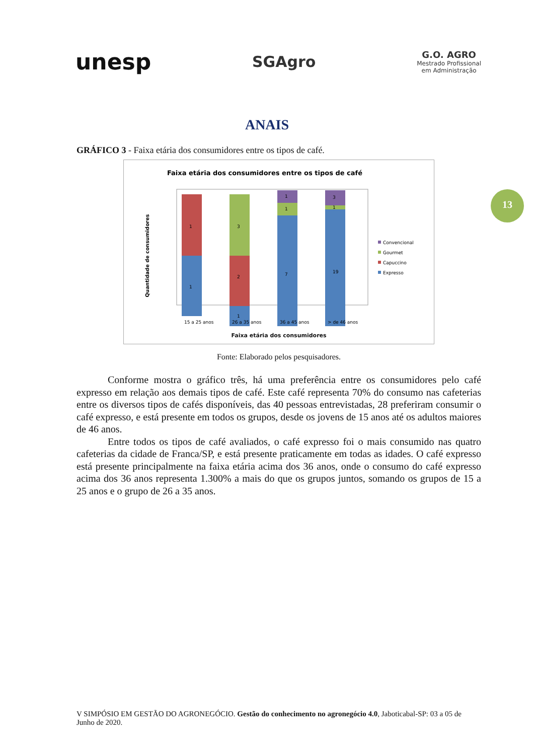unesp
SGAgro
G.O. AGRO
Mestrado Profissional
em Administração
ANAIS
13
GRÁFICO 3 - Faixa etária dos consumidores entre os tipos de café.
Faixa etária dos consumidores entre os tipos de café
Quantidade de consumidores
1
1
1
2
3
7
1
1
19
1
3
15 a 25 anos
26 a 35 anos
36 a 45 anos
> de 46 anos
Convencional
Gourmet
Capuccino
Expresso
Faixa etária dos consumidores
Fonte: Elaborado pelos pesquisadores.
Conforme mostra o gráfico três, há uma preferência entre os consumidores pelo café expresso em relação aos demais tipos de café. Este café representa 70% do consumo nas cafeterias entre os diversos tipos de cafés disponíveis, das 40 pessoas entrevistadas, 28 preferiram consumir o café expresso, e está presente em todos os grupos, desde os jovens de 15 anos até os adultos maiores de 46 anos.
Entre todos os tipos de café avaliados, o café expresso foi o mais consumido nas quatro cafeterias da cidade de Franca/SP, e está presente praticamente em todas as idades. O café expresso está presente principalmente na faixa etária acima dos 36 anos, onde o consumo do café expresso acima dos 36 anos representa 1.300% a mais do que os grupos juntos, somando os grupos de 15 a 25 anos e o grupo de 26 a 35 anos.
V SIMPÓSIO EM GESTÃO DO AGRONEGÓCIO. Gestão do conhecimento no agronegócio 4.0, Jaboticabal-SP: 03 a 05 de Junho de 2020.